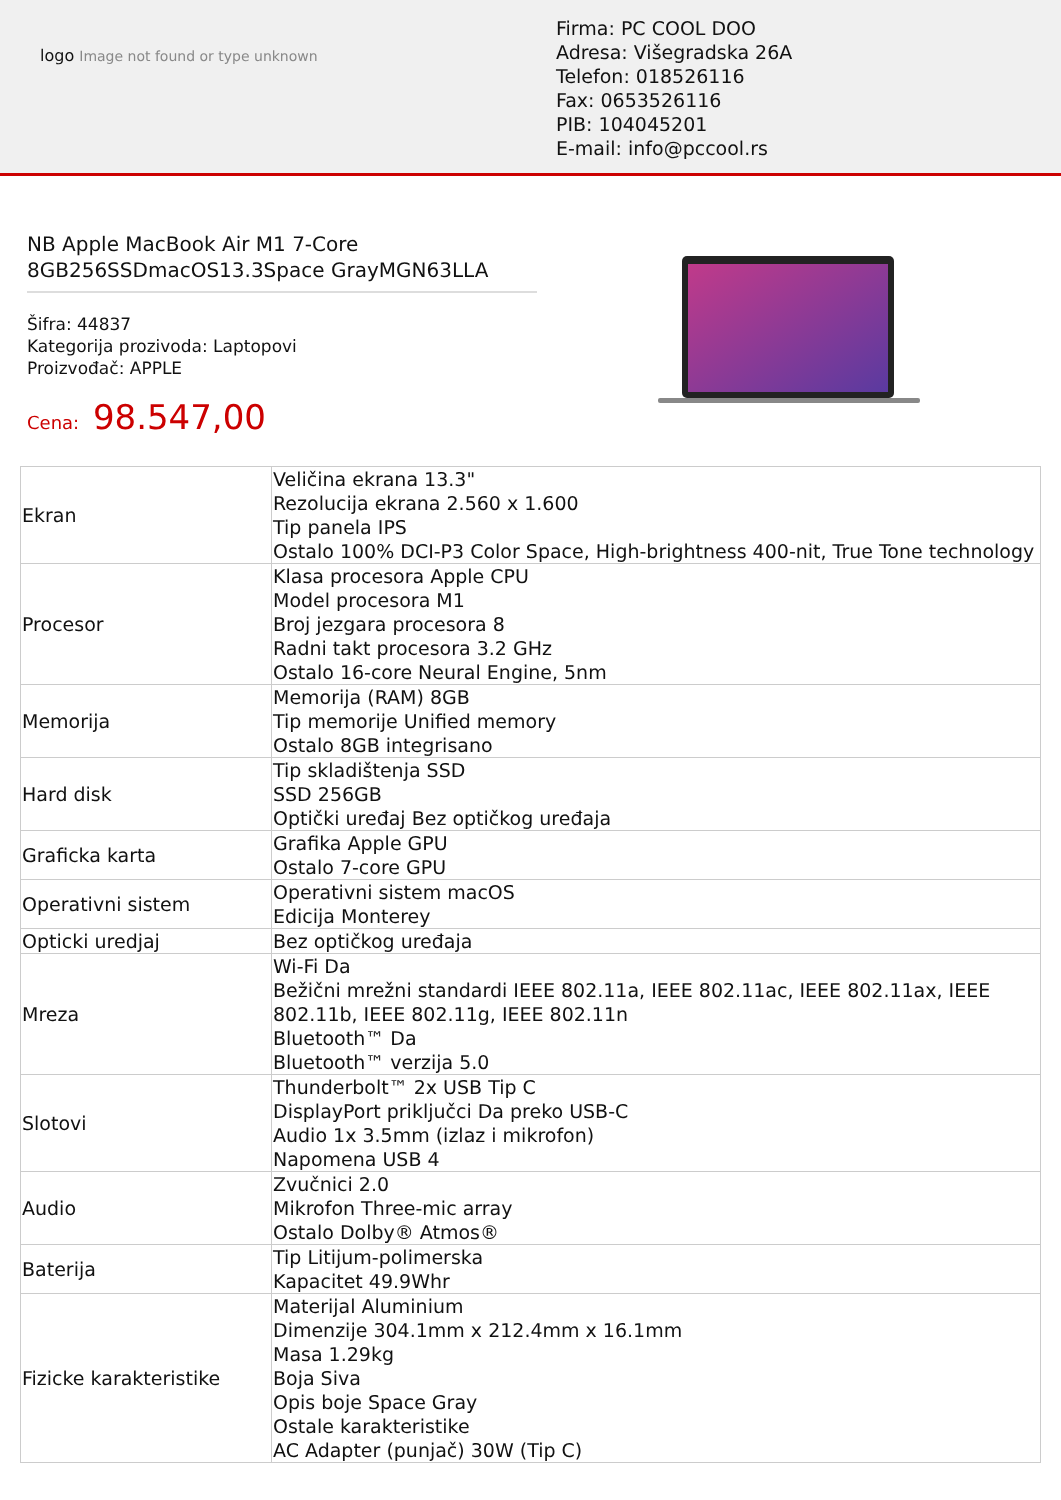logo Image not found or type unknown
Firma: PC COOL DOO
Adresa: Višegradska 26A
Telefon: 018526116
Fax: 0653526116
PIB: 104045201
E-mail: info@pccool.rs
NB Apple MacBook Air M1 7-Core 8GB256SSDmacOS13.3Space GrayMGN63LLA
Šifra: 44837
Kategorija prozivoda: Laptopovi
Proizvođač: APPLE
Cena: 98.547,00
| Ekran | Veličina ekrana 13.3" Rezolucija ekrana 2.560 x 1.600 Tip panela IPS Ostalo 100% DCI-P3 Color Space, High-brightness 400-nit, True Tone technology |
| Procesor | Klasa procesora Apple CPU Model procesora M1 Broj jezgara procesora 8 Radni takt procesora 3.2 GHz Ostalo 16-core Neural Engine, 5nm |
| Memorija | Memorija (RAM) 8GB Tip memorije Unified memory Ostalo 8GB integrisano |
| Hard disk | Tip skladištenja SSD SSD 256GB Optički uređaj Bez optičkog uređaja |
| Graficka karta | Grafika Apple GPU Ostalo 7-core GPU |
| Operativni sistem | Operativni sistem macOS Edicija Monterey |
| Opticki uredjaj | Bez optičkog uređaja |
| Mreza | Wi-Fi Da Bežični mrežni standardi IEEE 802.11a, IEEE 802.11ac, IEEE 802.11ax, IEEE 802.11b, IEEE 802.11g, IEEE 802.11n Bluetooth™ Da Bluetooth™ verzija 5.0 |
| Slotovi | Thunderbolt™ 2x USB Tip C DisplayPort priključci Da preko USB-C Audio 1x 3.5mm (izlaz i mikrofon) Napomena USB 4 |
| Audio | Zvučnici 2.0 Mikrofon Three-mic array Ostalo Dolby® Atmos® |
| Baterija | Tip Litijum-polimerska Kapacitet 49.9Whr |
| Fizicke karakteristike | Materijal Aluminium Dimenzije 304.1mm x 212.4mm x 16.1mm Masa 1.29kg Boja Siva Opis boje Space Gray Ostale karakteristike AC Adapter (punjač) 30W (Tip C) |